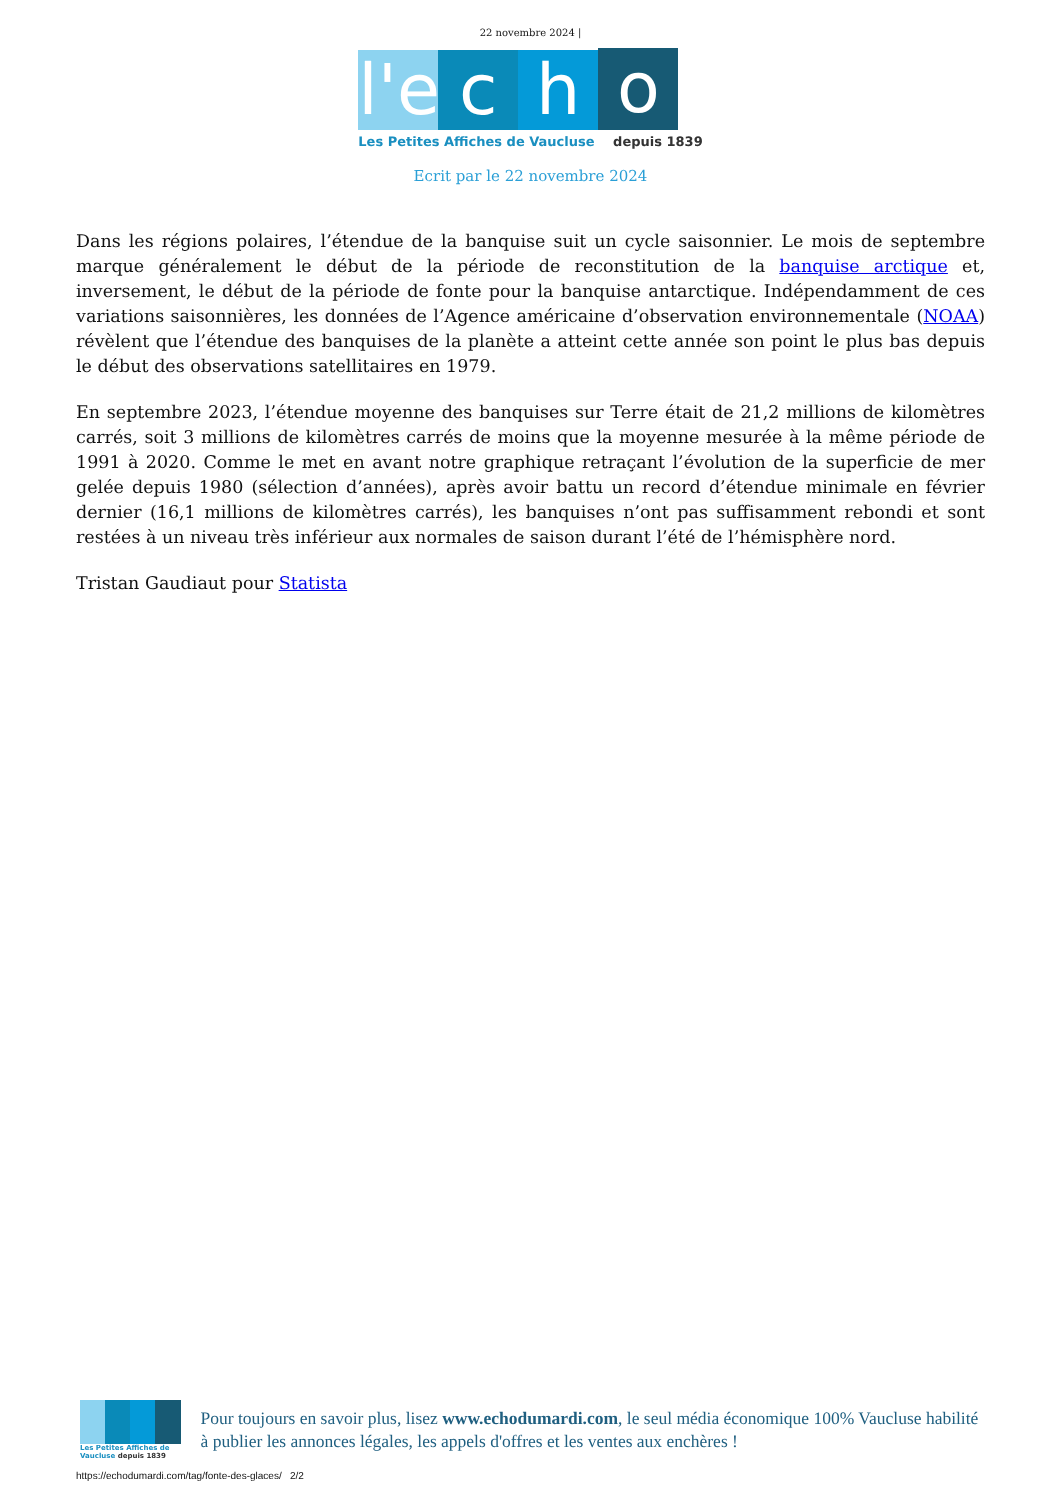22 novembre 2024 |
l'e
c
h
o
Les Petites Affiches de Vaucluse depuis 1839
Ecrit par le 22 novembre 2024
Dans les régions polaires, l’étendue de la banquise suit un cycle saisonnier. Le mois de septembre marque généralement le début de la période de reconstitution de la banquise arctique et, inversement, le début de la période de fonte pour la banquise antarctique. Indépendamment de ces variations saisonnières, les données de l’Agence américaine d’observation environnementale (NOAA) révèlent que l’étendue des banquises de la planète a atteint cette année son point le plus bas depuis le début des observations satellitaires en 1979.
En septembre 2023, l’étendue moyenne des banquises sur Terre était de 21,2 millions de kilomètres carrés, soit 3 millions de kilomètres carrés de moins que la moyenne mesurée à la même période de 1991 à 2020. Comme le met en avant notre graphique retraçant l’évolution de la superficie de mer gelée depuis 1980 (sélection d’années), après avoir battu un record d’étendue minimale en février dernier (16,1 millions de kilomètres carrés), les banquises n’ont pas suffisamment rebondi et sont restées à un niveau très inférieur aux normales de saison durant l’été de l’hémisphère nord.
Tristan Gaudiaut pour Statista
Les Petites Affiches de Vaucluse depuis 1839
Pour toujours en savoir plus, lisez www.echodumardi.com, le seul média économique 100% Vaucluse habilité à publier les annonces légales, les appels d'offres et les ventes aux enchères !
https://echodumardi.com/tag/fonte-des-glaces/ 2/2